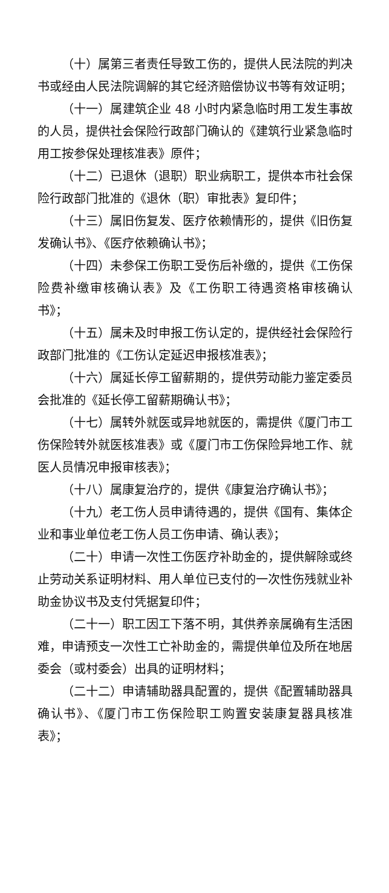（十）属第三者责任导致工伤的，提供人民法院的判决书或经由人民法院调解的其它经济赔偿协议书等有效证明；
（十一）属建筑企业 48 小时内紧急临时用工发生事故的人员，提供社会保险行政部门确认的《建筑行业紧急临时用工按参保处理核准表》原件；
（十二）已退休（退职）职业病职工，提供本市社会保险行政部门批准的《退休（职）审批表》复印件；
（十三）属旧伤复发、医疗依赖情形的，提供《旧伤复发确认书》、《医疗依赖确认书》；
（十四）未参保工伤职工受伤后补缴的，提供《工伤保险费补缴审核确认表》及《工伤职工待遇资格审核确认书》；
（十五）属未及时申报工伤认定的，提供经社会保险行政部门批准的《工伤认定延迟申报核准表》；
（十六）属延长停工留薪期的，提供劳动能力鉴定委员会批准的《延长停工留薪期确认书》；
（十七）属转外就医或异地就医的，需提供《厦门市工伤保险转外就医核准表》或《厦门市工伤保险异地工作、就医人员情况申报审核表》；
（十八）属康复治疗的，提供《康复治疗确认书》；
（十九）老工伤人员申请待遇的，提供《国有、集体企业和事业单位老工伤人员工伤申请、确认表》；
（二十）申请一次性工伤医疗补助金的，提供解除或终止劳动关系证明材料、用人单位已支付的一次性伤残就业补助金协议书及支付凭据复印件；
（二十一）职工因工下落不明，其供养亲属确有生活困难，申请预支一次性工亡补助金的，需提供单位及所在地居委会（或村委会）出具的证明材料；
（二十二）申请辅助器具配置的，提供《配置辅助器具确认书》、《厦门市工伤保险职工购置安装康复器具核准表》；